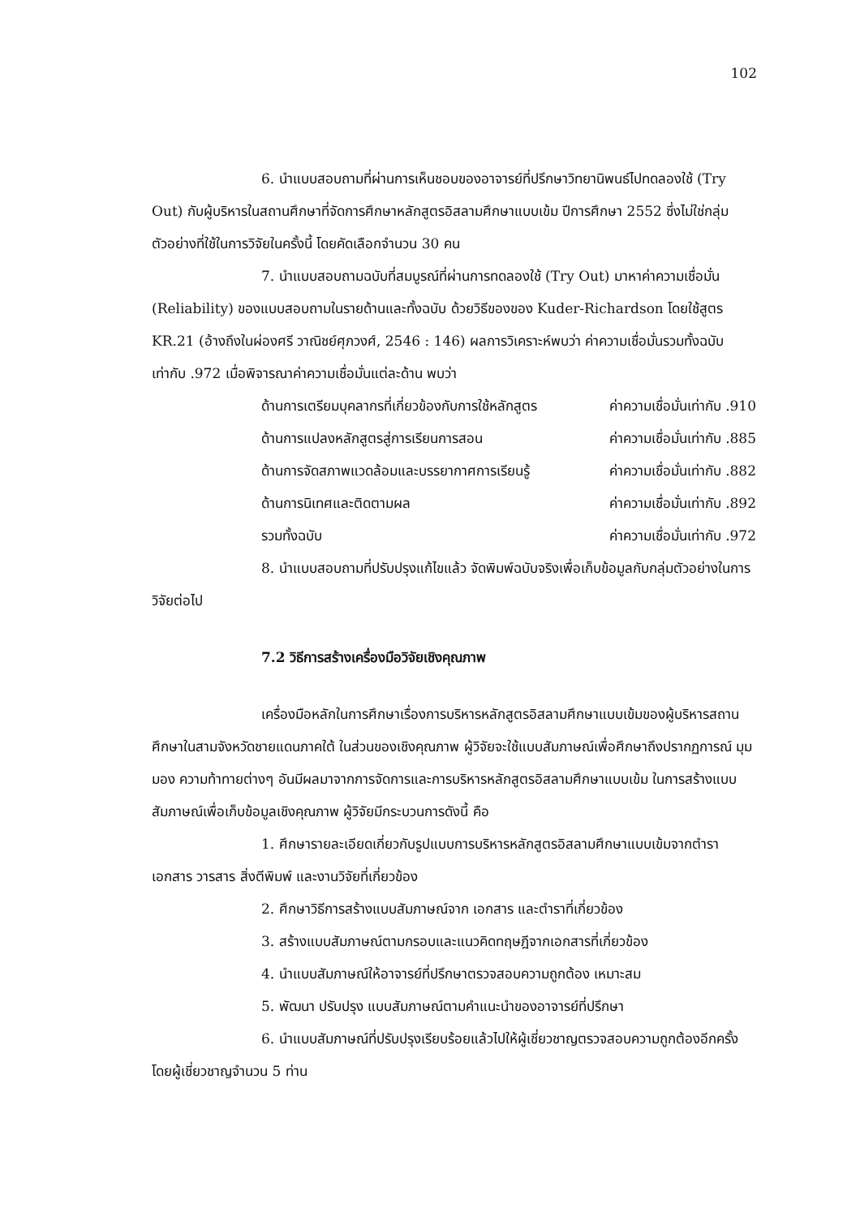102
6. นำแบบสอบถามที่ผ่านการเห็นชอบของอาจารย์ที่ปรึกษาวิทยานิพนธ์ไปทดลองใช้ (Try Out) กับผู้บริหารในสถานศึกษาที่จัดการศึกษาหลักสูตรอิสลามศึกษาแบบเข้ม ปีการศึกษา 2552 ซึ่งไม่ใช่กลุ่มตัวอย่างที่ใช้ในการวิจัยในครั้งนี้ โดยคัดเลือกจำนวน 30 คน
7. นำแบบสอบถามฉบับที่สมบูรณ์ที่ผ่านการทดลองใช้ (Try Out) มาหาค่าความเชื่อมั่น (Reliability) ของแบบสอบถามในรายด้านและทั้งฉบับ ด้วยวิธีของของ Kuder-Richardson โดยใช้สูตร KR.21 (อ้างถึงในผ่องศรี วาณิชย์ศุภวงศ์, 2546 : 146) ผลการวิเคราะห์พบว่า ค่าความเชื่อมั่นรวมทั้งฉบับเท่ากับ .972 เมื่อพิจารณาค่าความเชื่อมั่นแต่ละด้าน พบว่า
ด้านการเตรียมบุคลากรที่เกี่ยวข้องกับการใช้หลักสูตร ค่าความเชื่อมั่นเท่ากับ .910
ด้านการแปลงหลักสูตรสู่การเรียนการสอน ค่าความเชื่อมั่นเท่ากับ .885
ด้านการจัดสภาพแวดล้อมและบรรยากาศการเรียนรู้ ค่าความเชื่อมั่นเท่ากับ .882
ด้านการนิเทศและติดตามผล ค่าความเชื่อมั่นเท่ากับ .892
รวมทั้งฉบับ ค่าความเชื่อมั่นเท่ากับ .972
8. นำแบบสอบถามที่ปรับปรุงแก้ไขแล้ว จัดพิมพ์ฉบับจริงเพื่อเก็บข้อมูลกับกลุ่มตัวอย่างในการวิจัยต่อไป
7.2 วิธีการสร้างเครื่องมือวิจัยเชิงคุณภาพ
เครื่องมือหลักในการศึกษาเรื่องการบริหารหลักสูตรอิสลามศึกษาแบบเข้มของผู้บริหารสถานศึกษาในสามจังหวัดชายแดนภาคใต้ ในส่วนของเชิงคุณภาพ ผู้วิจัยจะใช้แบบสัมภาษณ์เพื่อศึกษาถึงปรากฏการณ์ มุมมอง ความท้าทายต่างๆ อันมีผลมาจากการจัดการและการบริหารหลักสูตรอิสลามศึกษาแบบเข้ม ในการสร้างแบบสัมภาษณ์เพื่อเก็บข้อมูลเชิงคุณภาพ ผู้วิจัยมีกระบวนการดังนี้ คือ
1. ศึกษารายละเอียดเกี่ยวกับรูปแบบการบริหารหลักสูตรอิสลามศึกษาแบบเข้มจากตำรา เอกสาร วารสาร สิ่งตีพิมพ์ และงานวิจัยที่เกี่ยวข้อง
2. ศึกษาวิธีการสร้างแบบสัมภาษณ์จาก เอกสาร และตำราที่เกี่ยวข้อง
3. สร้างแบบสัมภาษณ์ตามกรอบและแนวคิดทฤษฎีจากเอกสารที่เกี่ยวข้อง
4. นำแบบสัมภาษณ์ให้อาจารย์ที่ปรึกษาตรวจสอบความถูกต้อง เหมาะสม
5. พัฒนา ปรับปรุง แบบสัมภาษณ์ตามคำแนะนำของอาจารย์ที่ปรึกษา
6. นำแบบสัมภาษณ์ที่ปรับปรุงเรียบร้อยแล้วไปให้ผู้เชี่ยวชาญตรวจสอบความถูกต้องอีกครั้ง โดยผู้เชี่ยวชาญจำนวน 5 ท่าน